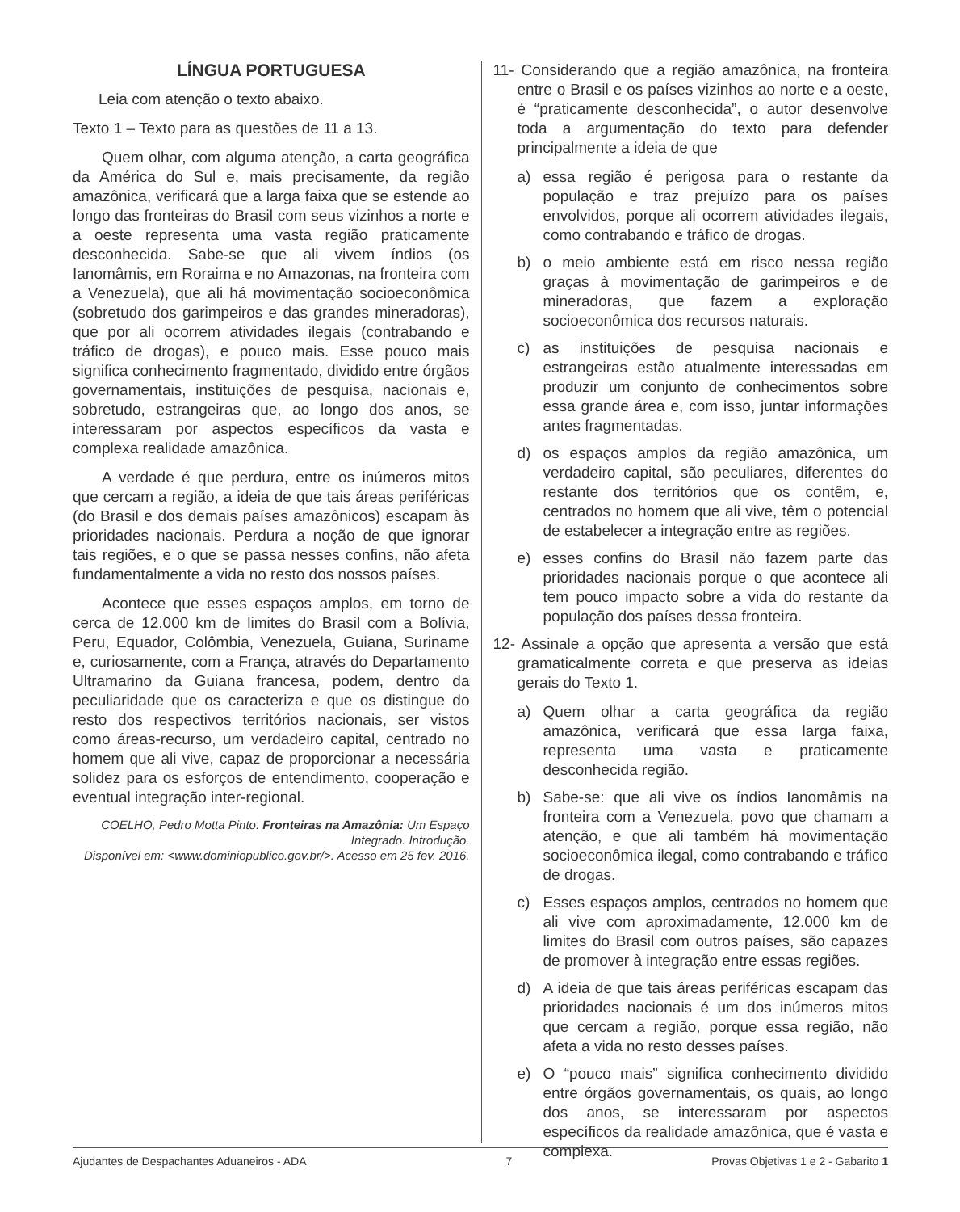LÍNGUA PORTUGUESA
Leia com atenção o texto abaixo.
Texto 1 – Texto para as questões de 11 a 13.
Quem olhar, com alguma atenção, a carta geográfica da América do Sul e, mais precisamente, da região amazônica, verificará que a larga faixa que se estende ao longo das fronteiras do Brasil com seus vizinhos a norte e a oeste representa uma vasta região praticamente desconhecida. Sabe-se que ali vivem índios (os Ianomâmis, em Roraima e no Amazonas, na fronteira com a Venezuela), que ali há movimentação socioeconômica (sobretudo dos garimpeiros e das grandes mineradoras), que por ali ocorrem atividades ilegais (contrabando e tráfico de drogas), e pouco mais. Esse pouco mais significa conhecimento fragmentado, dividido entre órgãos governamentais, instituições de pesquisa, nacionais e, sobretudo, estrangeiras que, ao longo dos anos, se interessaram por aspectos específicos da vasta e complexa realidade amazônica.
A verdade é que perdura, entre os inúmeros mitos que cercam a região, a ideia de que tais áreas periféricas (do Brasil e dos demais países amazônicos) escapam às prioridades nacionais. Perdura a noção de que ignorar tais regiões, e o que se passa nesses confins, não afeta fundamentalmente a vida no resto dos nossos países.
Acontece que esses espaços amplos, em torno de cerca de 12.000 km de limites do Brasil com a Bolívia, Peru, Equador, Colômbia, Venezuela, Guiana, Suriname e, curiosamente, com a França, através do Departamento Ultramarino da Guiana francesa, podem, dentro da peculiaridade que os caracteriza e que os distingue do resto dos respectivos territórios nacionais, ser vistos como áreas-recurso, um verdadeiro capital, centrado no homem que ali vive, capaz de proporcionar a necessária solidez para os esforços de entendimento, cooperação e eventual integração inter-regional.
COELHO, Pedro Motta Pinto. Fronteiras na Amazônia: Um Espaço Integrado. Introdução.
Disponível em: <www.dominiopublico.gov.br/>. Acesso em 25 fev. 2016.
11- Considerando que a região amazônica, na fronteira entre o Brasil e os países vizinhos ao norte e a oeste, é “praticamente desconhecida”, o autor desenvolve toda a argumentação do texto para defender principalmente a ideia de que
a) essa região é perigosa para o restante da população e traz prejuízo para os países envolvidos, porque ali ocorrem atividades ilegais, como contrabando e tráfico de drogas.
b) o meio ambiente está em risco nessa região graças à movimentação de garimpeiros e de mineradoras, que fazem a exploração socioeconômica dos recursos naturais.
c) as instituições de pesquisa nacionais e estrangeiras estão atualmente interessadas em produzir um conjunto de conhecimentos sobre essa grande área e, com isso, juntar informações antes fragmentadas.
d) os espaços amplos da região amazônica, um verdadeiro capital, são peculiares, diferentes do restante dos territórios que os contêm, e, centrados no homem que ali vive, têm o potencial de estabelecer a integração entre as regiões.
e) esses confins do Brasil não fazem parte das prioridades nacionais porque o que acontece ali tem pouco impacto sobre a vida do restante da população dos países dessa fronteira.
12- Assinale a opção que apresenta a versão que está gramaticalmente correta e que preserva as ideias gerais do Texto 1.
a) Quem olhar a carta geográfica da região amazônica, verificará que essa larga faixa, representa uma vasta e praticamente desconhecida região.
b) Sabe-se: que ali vive os índios Ianomâmis na fronteira com a Venezuela, povo que chamam a atenção, e que ali também há movimentação socioeconômica ilegal, como contrabando e tráfico de drogas.
c) Esses espaços amplos, centrados no homem que ali vive com aproximadamente, 12.000 km de limites do Brasil com outros países, são capazes de promover à integração entre essas regiões.
d) A ideia de que tais áreas periféricas escapam das prioridades nacionais é um dos inúmeros mitos que cercam a região, porque essa região, não afeta a vida no resto desses países.
e) O “pouco mais” significa conhecimento dividido entre órgãos governamentais, os quais, ao longo dos anos, se interessaram por aspectos específicos da realidade amazônica, que é vasta e complexa.
Ajudantes de Despachantes Aduaneiros - ADA 7 Provas Objetivas 1 e 2 - Gabarito 1